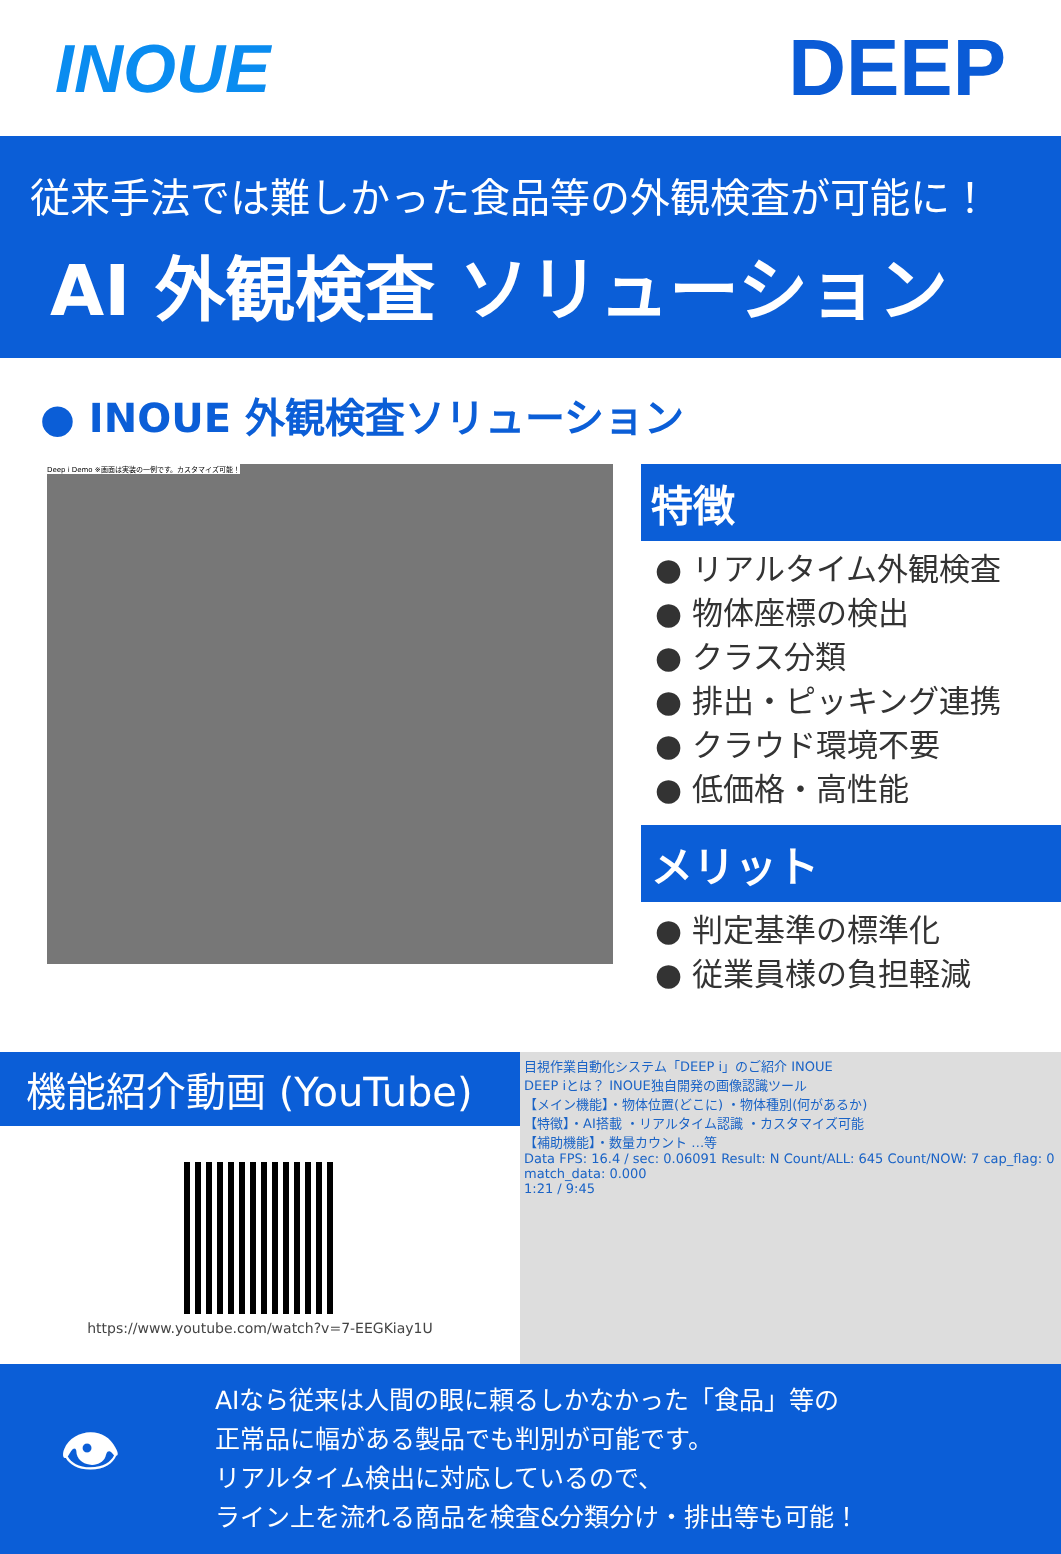INOUE
DEEP
従来手法では難しかった食品等の外観検査が可能に！
AI 外観検査 ソリューション
● INOUE 外観検査ソリューション
Deep i Demo ※画面は実装の一例です。カスタマイズ可能！
特徴
● リアルタイム外観検査
● 物体座標の検出
● クラス分類
● 排出・ピッキング連携
● クラウド環境不要
● 低価格・高性能
メリット
● 判定基準の標準化
● 従業員様の負担軽減
機能紹介動画 (YouTube)
https://www.youtube.com/watch?v=7-EEGKiay1U
目視作業自動化システム「DEEP i」のご紹介 INOUE
DEEP iとは？ INOUE独自開発の画像認識ツール
【メイン機能】・物体位置(どこに) ・物体種別(何があるか)
【特徴】・AI搭載 ・リアルタイム認識 ・カスタマイズ可能
【補助機能】・数量カウント …等
Data FPS: 16.4 / sec: 0.06091 Result: N Count/ALL: 645 Count/NOW: 7 cap_flag: 0 match_data: 0.000
1:21 / 9:45
👁
AIなら従来は人間の眼に頼るしかなかった「食品」等の
正常品に幅がある製品でも判別が可能です。
リアルタイム検出に対応しているので、
ライン上を流れる商品を検査&分類分け・排出等も可能！